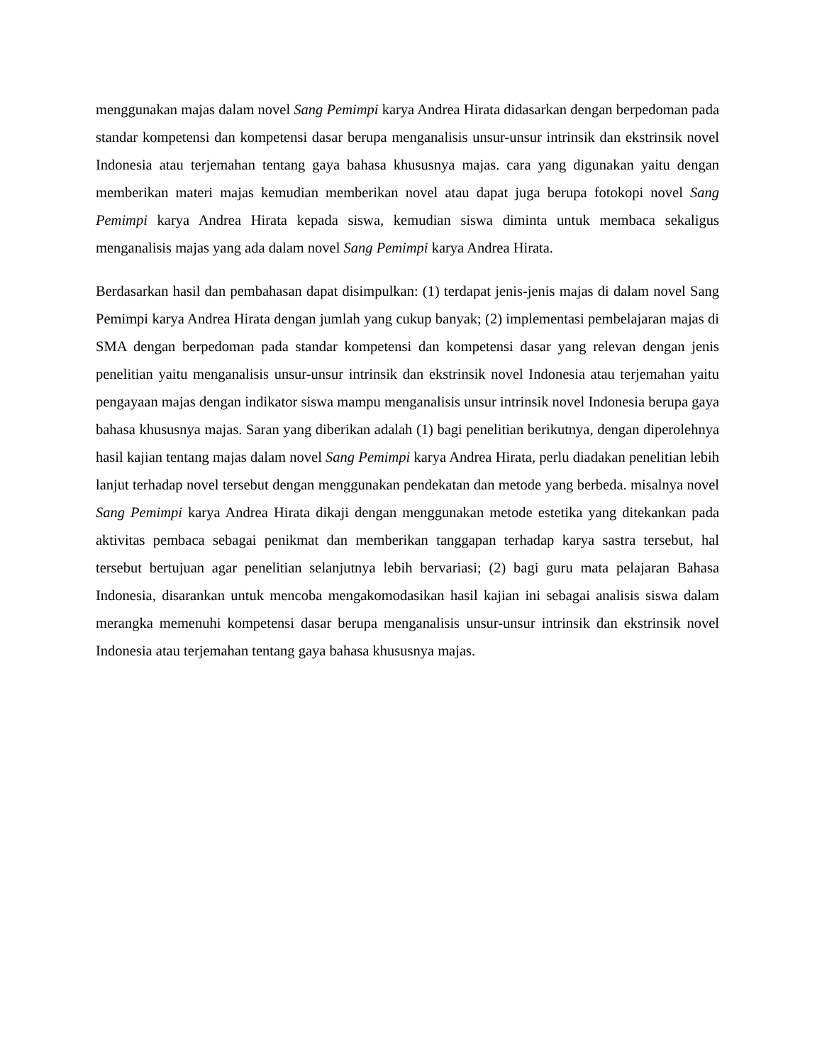menggunakan majas dalam novel Sang Pemimpi karya Andrea Hirata didasarkan dengan berpedoman pada standar kompetensi dan kompetensi dasar berupa menganalisis unsur-unsur intrinsik dan ekstrinsik novel Indonesia atau terjemahan tentang gaya bahasa khususnya majas. cara yang digunakan yaitu dengan memberikan materi majas kemudian memberikan novel atau dapat juga berupa fotokopi novel Sang Pemimpi karya Andrea Hirata kepada siswa, kemudian siswa diminta untuk membaca sekaligus menganalisis majas yang ada dalam novel Sang Pemimpi karya Andrea Hirata.
Berdasarkan hasil dan pembahasan dapat disimpulkan: (1) terdapat jenis-jenis majas di dalam novel Sang Pemimpi karya Andrea Hirata dengan jumlah yang cukup banyak; (2) implementasi pembelajaran majas di SMA dengan berpedoman pada standar kompetensi dan kompetensi dasar yang relevan dengan jenis penelitian yaitu menganalisis unsur-unsur intrinsik dan ekstrinsik novel Indonesia atau terjemahan yaitu pengayaan majas dengan indikator siswa mampu menganalisis unsur intrinsik novel Indonesia berupa gaya bahasa khususnya majas. Saran yang diberikan adalah (1) bagi penelitian berikutnya, dengan diperolehnya hasil kajian tentang majas dalam novel Sang Pemimpi karya Andrea Hirata, perlu diadakan penelitian lebih lanjut terhadap novel tersebut dengan menggunakan pendekatan dan metode yang berbeda. misalnya novel Sang Pemimpi karya Andrea Hirata dikaji dengan menggunakan metode estetika yang ditekankan pada aktivitas pembaca sebagai penikmat dan memberikan tanggapan terhadap karya sastra tersebut, hal tersebut bertujuan agar penelitian selanjutnya lebih bervariasi; (2) bagi guru mata pelajaran Bahasa Indonesia, disarankan untuk mencoba mengakomodasikan hasil kajian ini sebagai analisis siswa dalam merangka memenuhi kompetensi dasar berupa menganalisis unsur-unsur intrinsik dan ekstrinsik novel Indonesia atau terjemahan tentang gaya bahasa khususnya majas.